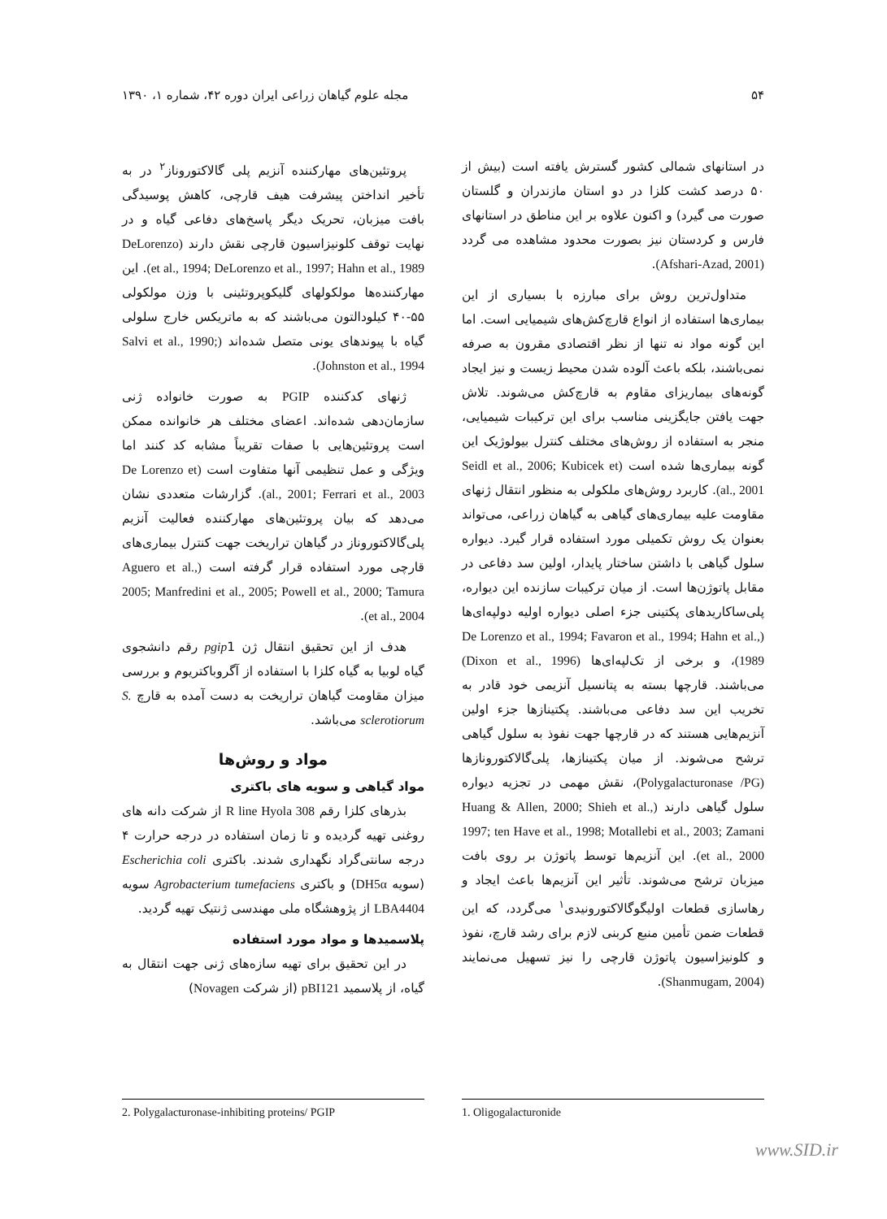۵۴ مجله علوم گیاهان زراعی ایران دوره ۴۲، شماره ۱، ۱۳۹۰
در استانهای شمالی کشور گسترش یافته است (بیش از ۵۰ درصد کشت کلزا در دو استان مازندران و گلستان صورت می گیرد) و اکنون علاوه بر این مناطق در استانهای فارس و کردستان نیز بصورت محدود مشاهده می گردد (Afshari-Azad, 2001).
متداول‌ترین روش برای مبارزه با بسیاری از این بیماری‌ها استفاده از انواع قارچ‌کش‌های شیمیایی است. اما این گونه مواد نه تنها از نظر اقتصادی مقرون به صرفه نمی‌باشند، بلکه باعث آلوده شدن محیط زیست و نیز ایجاد گونه‌های بیماریزای مقاوم به قارچ‌کش می‌شوند. تلاش جهت یافتن جایگزینی مناسب برای این ترکیبات شیمیایی، منجر به استفاده از روش‌های مختلف کنترل بیولوژیک این گونه بیماری‌ها شده است (Seidl et al., 2006; Kubicek et al., 2001). کاربرد روش‌های ملکولی به منظور انتقال ژنهای مقاومت علیه بیماری‌های گیاهی به گیاهان زراعی، می‌تواند بعنوان یک روش تکمیلی مورد استفاده قرار گیرد. دیواره سلول گیاهی با داشتن ساختار پایدار، اولین سد دفاعی در مقابل پاتوژن‌ها است. از میان ترکیبات سازنده این دیواره، پلی‌ساکاریدهای پکتینی جزء اصلی دیواره اولیه دولپه‌ای‌ها (De Lorenzo et al., 1994; Favaron et al., 1994; Hahn et al., 1989)، و برخی از تک‌لپه‌ای‌ها (Dixon et al., 1996) می‌باشند. قارچها بسته به پتانسیل آنزیمی خود قادر به تخریب این سد دفاعی می‌باشند. پکتینازها جزء اولین آنزیم‌هایی هستند که در قارچها جهت نفوذ به سلول گیاهی ترشح می‌شوند. از میان پکتینازها، پلی‌گالاکتورونازها (Polygalacturonase /PG)، نقش مهمی در تجزیه دیواره سلول گیاهی دارند (Huang & Allen, 2000; Shieh et al., 1997; ten Have et al., 1998; Motallebi et al., 2003; Zamani et al., 2000). این آنزیم‌ها توسط پاتوژن بر روی بافت میزبان ترشح می‌شوند. تأثیر این آنزیم‌ها باعث ایجاد و رهاسازی قطعات اولیگوگالاکتورونیدی<sup>۱</sup> می‌گردد، که این قطعات ضمن تأمین منبع کربنی لازم برای رشد قارچ، نفوذ و کلونیزاسیون پاتوژن قارچی را نیز تسهیل می‌نمایند (Shanmugam, 2004).
پروتئین‌های مهارکننده آنزیم پلی گالاکتوروناز<sup>۲</sup> در به تأخیر انداختن پیشرفت هیف قارچی، کاهش پوسیدگی بافت میزبان، تحریک دیگر پاسخ‌های دفاعی گیاه و در نهایت توقف کلونیزاسیون قارچی نقش دارند (DeLorenzo et al., 1994; DeLorenzo et al., 1997; Hahn et al., 1989). این مهارکننده‌ها مولکولهای گلیکوپروتئینی با وزن مولکولی ۵۵-۴۰ کیلودالتون می‌باشند که به ماتریکس خارج سلولی گیاه با پیوندهای یونی متصل شده‌اند (Salvi et al., 1990; Johnston et al., 1994).
ژنهای کدکننده PGIP به صورت خانواده ژنی سازمان‌دهی شده‌اند. اعضای مختلف هر خانوانده ممکن است پروتئین‌هایی با صفات تقریباً مشابه کد کنند اما ویژگی و عمل تنظیمی آنها متفاوت است (De Lorenzo et al., 2001; Ferrari et al., 2003). گزارشات متعددی نشان می‌دهد که بیان پروتئین‌های مهارکننده فعالیت آنزیم پلی‌گالاکتوروناز در گیاهان تراریخت جهت کنترل بیماری‌های قارچی مورد استفاده قرار گرفته است (Aguero et al., 2005; Manfredini et al., 2005; Powell et al., 2000; Tamura et al., 2004).
هدف از این تحقیق انتقال ژن pgip1 رقم دانشجوی گیاه لوبیا به گیاه کلزا با استفاده از آگروباکتریوم و بررسی میزان مقاومت گیاهان تراریخت به دست آمده به قارچ S. sclerotiorum می‌باشد.
مواد و روش‌ها
مواد گیاهی و سویه های باکتری
بذرهای کلزا رقم R line Hyola 308 از شرکت دانه های روغنی تهیه گردیده و تا زمان استفاده در درجه حرارت ۴ درجه سانتی‌گراد نگهداری شدند. باکتری Escherichia coli (سویه DH5α) و باکتری Agrobacterium tumefaciens سویه LBA4404 از پژوهشگاه ملی مهندسی ژنتیک تهیه گردید.
پلاسمیدها و مواد مورد استفاده
در این تحقیق برای تهیه سازه‌های ژنی جهت انتقال به گیاه، از پلاسمید pBI121 (از شرکت Novagen)
1. Oligogalacturonide 2. Polygalacturonase-inhibiting proteins/ PGIP
www.SID.ir